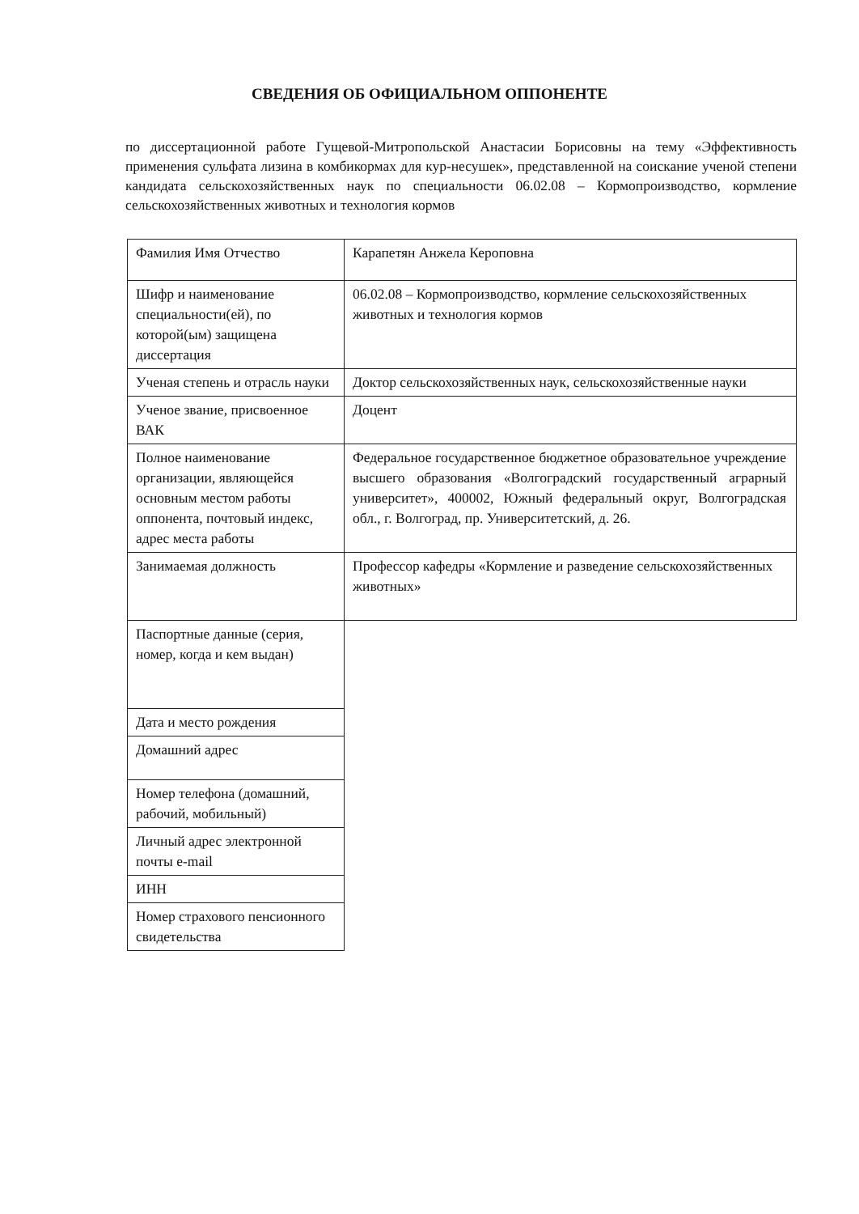СВЕДЕНИЯ ОБ ОФИЦИАЛЬНОМ ОППОНЕНТЕ
по диссертационной работе Гущевой-Митропольской Анастасии Борисовны на тему «Эффективность применения сульфата лизина в комбикормах для кур-несушек», представленной на соискание ученой степени кандидата сельскохозяйственных наук по специальности 06.02.08 – Кормопроизводство, кормление сельскохозяйственных животных и технология кормов
| Фамилия Имя Отчество | Карапетян Анжела Кероповна |
| Шифр и наименование специальности(ей), по которой(ым) защищена диссертация | 06.02.08 – Кормопроизводство, кормление сельскохозяйственных животных и технология кормов |
| Ученая степень и отрасль науки | Доктор сельскохозяйственных наук, сельскохозяйственные науки |
| Ученое звание, присвоенное ВАК | Доцент |
| Полное наименование организации, являющейся основным местом работы оппонента, почтовый индекс, адрес места работы | Федеральное государственное бюджетное образовательное учреждение высшего образования «Волгоградский государственный аграрный университет», 400002, Южный федеральный округ, Волгоградская обл., г. Волгоград, пр. Университетский, д. 26. |
| Занимаемая должность | Профессор кафедры «Кормление и разведение сельскохозяйственных животных» |
| Паспортные данные (серия, номер, когда и кем выдан) | |
| Дата и место рождения | |
| Домашний адрес | |
| Номер телефона (домашний, рабочий, мобильный) | |
| Личный адрес электронной почты e-mail | |
| ИНН | |
| Номер страхового пенсионного свидетельства | |